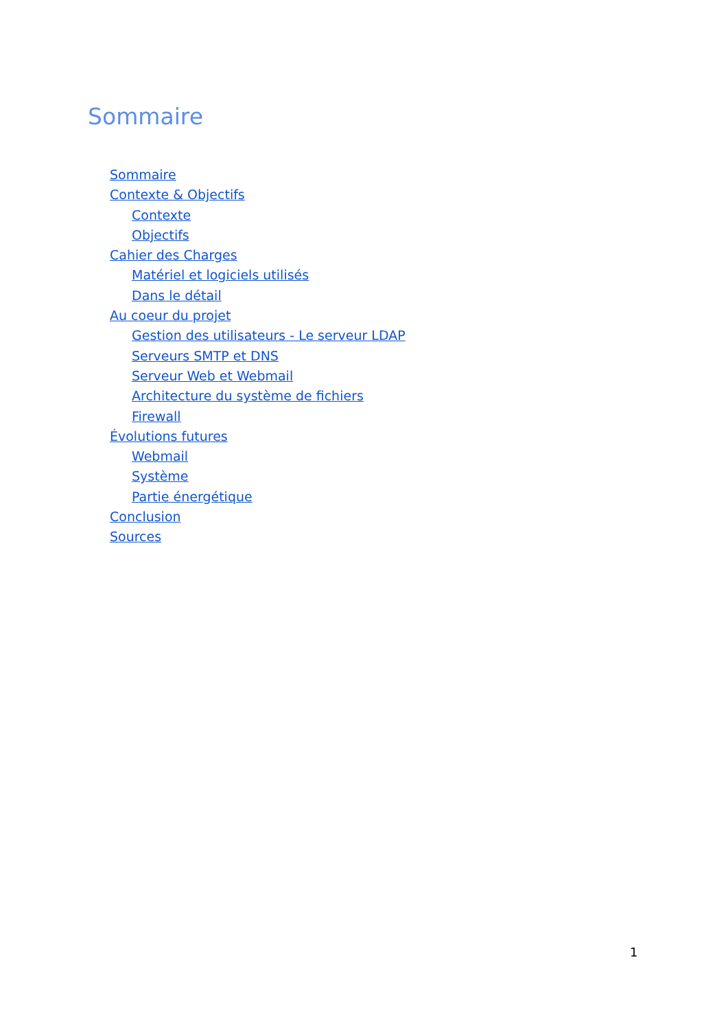Sommaire
Sommaire
Contexte & Objectifs
Contexte
Objectifs
Cahier des Charges
Matériel et logiciels utilisés
Dans le détail
Au coeur du projet
Gestion des utilisateurs - Le serveur LDAP
Serveurs SMTP et DNS
Serveur Web et Webmail
Architecture du système de fichiers
Firewall
Évolutions futures
Webmail
Système
Partie énergétique
Conclusion
Sources
1